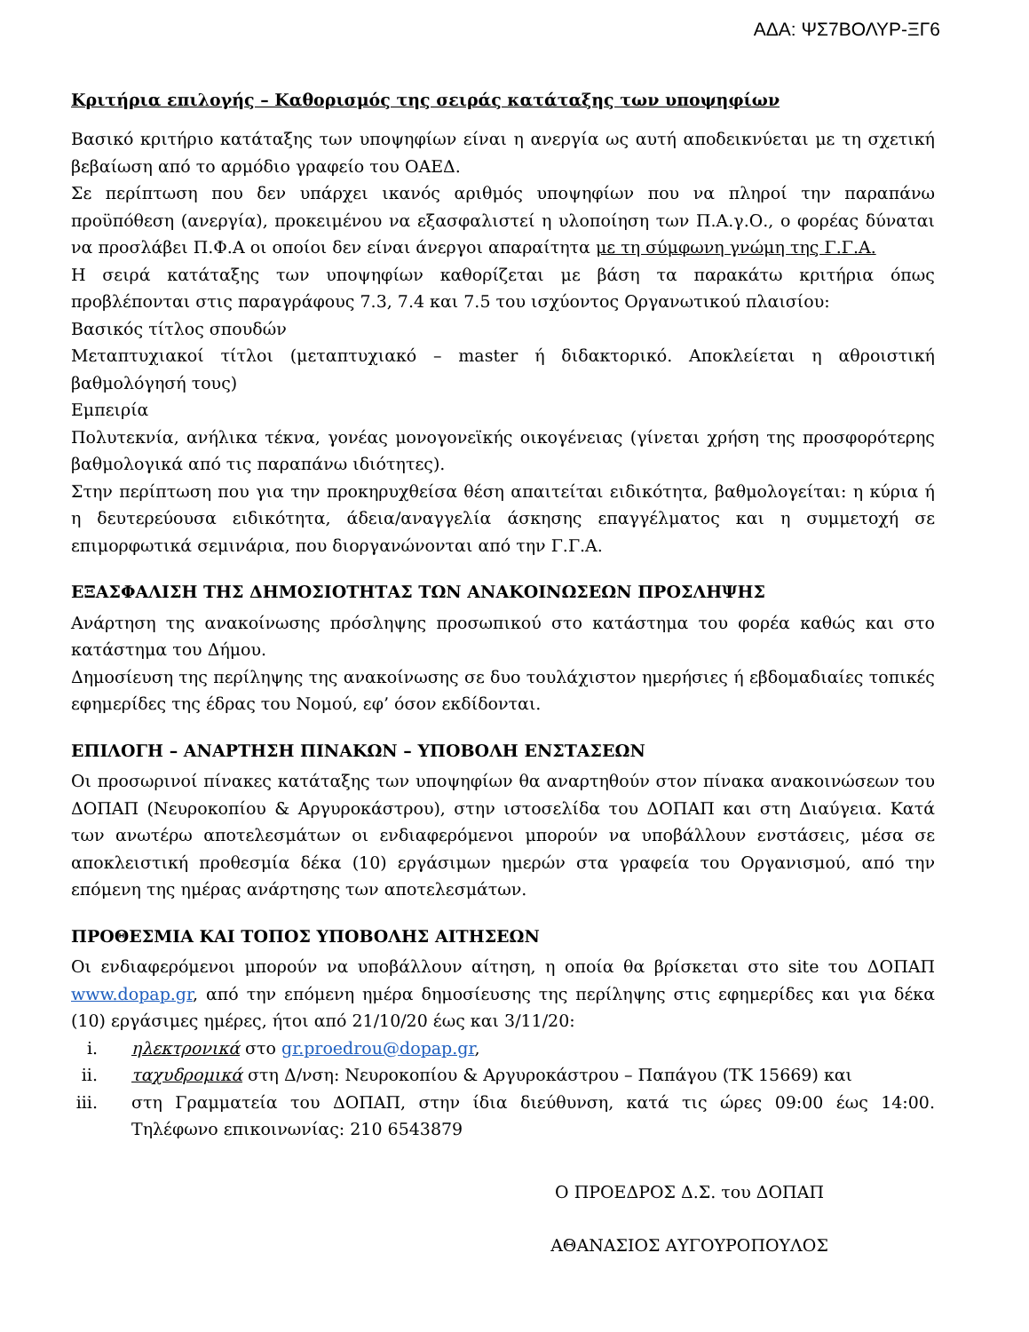ΑΔΑ: ΨΣ7ΒΟΛΥΡ-ΞΓ6
Κριτήρια επιλογής – Καθορισμός της σειράς κατάταξης των υποψηφίων
Βασικό κριτήριο κατάταξης των υποψηφίων είναι η ανεργία ως αυτή αποδεικνύεται με τη σχετική βεβαίωση από το αρμόδιο γραφείο του ΟΑΕΔ.
Σε περίπτωση που δεν υπάρχει ικανός αριθμός υποψηφίων που να πληροί την παραπάνω προϋπόθεση (ανεργία), προκειμένου να εξασφαλιστεί η υλοποίηση των Π.Α.γ.Ο., ο φορέας δύναται να προσλάβει Π.Φ.Α οι οποίοι δεν είναι άνεργοι απαραίτητα με τη σύμφωνη γνώμη της Γ.Γ.Α.
Η σειρά κατάταξης των υποψηφίων καθορίζεται με βάση τα παρακάτω κριτήρια όπως προβλέπονται στις παραγράφους 7.3, 7.4 και 7.5 του ισχύοντος Οργανωτικού πλαισίου:
Βασικός τίτλος σπουδών
Μεταπτυχιακοί τίτλοι (μεταπτυχιακό – master ή διδακτορικό. Αποκλείεται η αθροιστική βαθμολόγησή τους)
Εμπειρία
Πολυτεκνία, ανήλικα τέκνα, γονέας μονογονεϊκής οικογένειας (γίνεται χρήση της προσφορότερης βαθμολογικά από τις παραπάνω ιδιότητες).
Στην περίπτωση που για την προκηρυχθείσα θέση απαιτείται ειδικότητα, βαθμολογείται: η κύρια ή η δευτερεύουσα ειδικότητα, άδεια/αναγγελία άσκησης επαγγέλματος και η συμμετοχή σε επιμορφωτικά σεμινάρια, που διοργανώνονται από την Γ.Γ.Α.
ΕΞΑΣΦΑΛΙΣΗ ΤΗΣ ΔΗΜΟΣΙΟΤΗΤΑΣ ΤΩΝ ΑΝΑΚΟΙΝΩΣΕΩΝ ΠΡΟΣΛΗΨΗΣ
Ανάρτηση της ανακοίνωσης πρόσληψης προσωπικού στο κατάστημα του φορέα καθώς και στο κατάστημα του Δήμου.
Δημοσίευση της περίληψης της ανακοίνωσης σε δυο τουλάχιστον ημερήσιες ή εβδομαδιαίες τοπικές εφημερίδες της έδρας του Νομού, εφ’ όσον εκδίδονται.
ΕΠΙΛΟΓΗ – ΑΝΑΡΤΗΣΗ ΠΙΝΑΚΩΝ – ΥΠΟΒΟΛΗ ΕΝΣΤΑΣΕΩΝ
Οι προσωρινοί πίνακες κατάταξης των υποψηφίων θα αναρτηθούν στον πίνακα ανακοινώσεων του ΔΟΠΑΠ (Νευροκοπίου & Αργυροκάστρου), στην ιστοσελίδα του ΔΟΠΑΠ και στη Διαύγεια. Κατά των ανωτέρω αποτελεσμάτων οι ενδιαφερόμενοι μπορούν να υποβάλλουν ενστάσεις, μέσα σε αποκλειστική προθεσμία δέκα (10) εργάσιμων ημερών στα γραφεία του Οργανισμού, από την επόμενη της ημέρας ανάρτησης των αποτελεσμάτων.
ΠΡΟΘΕΣΜΙΑ ΚΑΙ ΤΟΠΟΣ ΥΠΟΒΟΛΗΣ ΑΙΤΗΣΕΩΝ
Οι ενδιαφερόμενοι μπορούν να υποβάλλουν αίτηση, η οποία θα βρίσκεται στο site του ΔΟΠΑΠ www.dopap.gr, από την επόμενη ημέρα δημοσίευσης της περίληψης στις εφημερίδες και για δέκα (10) εργάσιμες ημέρες, ήτοι από 21/10/20 έως και 3/11/20:
i. ηλεκτρονικά στο gr.proedrou@dopap.gr,
ii. ταχυδρομικά στη Δ/νση: Νευροκοπίου & Αργυροκάστρου – Παπάγου (ΤΚ 15669) και
iii. στη Γραμματεία του ΔΟΠΑΠ, στην ίδια διεύθυνση, κατά τις ώρες 09:00 έως 14:00. Τηλέφωνο επικοινωνίας: 210 6543879
Ο ΠΡΟΕΔΡΟΣ Δ.Σ. του ΔΟΠΑΠ
ΑΘΑΝΑΣΙΟΣ ΑΥΓΟΥΡΟΠΟΥΛΟΣ